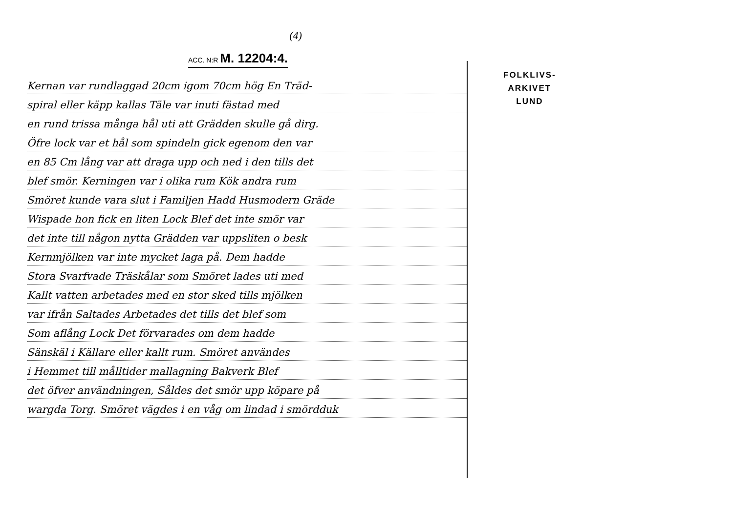(4)
ACC. N:R M. 12204:4.
Kernan var rundlaggad 20cm igom 70cm hög En Träd-
spiral eller käpp kallas Täle var inuti fästad med
en rund trissa många hål uti att Grädden skulle gå dirg.
Öfre lock var et hål som spindeln gick egenom den var
en 85 Cm lång var att draga upp och ned i den tills det
blef smör. Kerningen var i olika rum Kök andra rum
Smöret kunde vara slut i Familjen Hadd Husmodern Gräde
Wispade hon fick en liten Lock Blef det inte smör var
det inte till någon nytta Grädden var uppsliten o besk
Kernmjölken var inte mycket laga på. Dem hadde
Stora Svarfvade Träskålar som Smöret lades uti med
Kallt vatten arbetades med en stor sked tills mjölken
var ifrån Saltades Arbetades det tills det blef som
Som aflång Lock Det förvarades om dem hadde
Sänskäl i Källare eller kallt rum. Smöret användes
i Hemmet till målltider mallagning Bakverk Blef
det öfver användningen, Såldes det smör upp köpare på
wargda Torg. Smöret vägdes i en våg om lindad i smördduk
FOLKLIVS-
ARKIVET
LUND